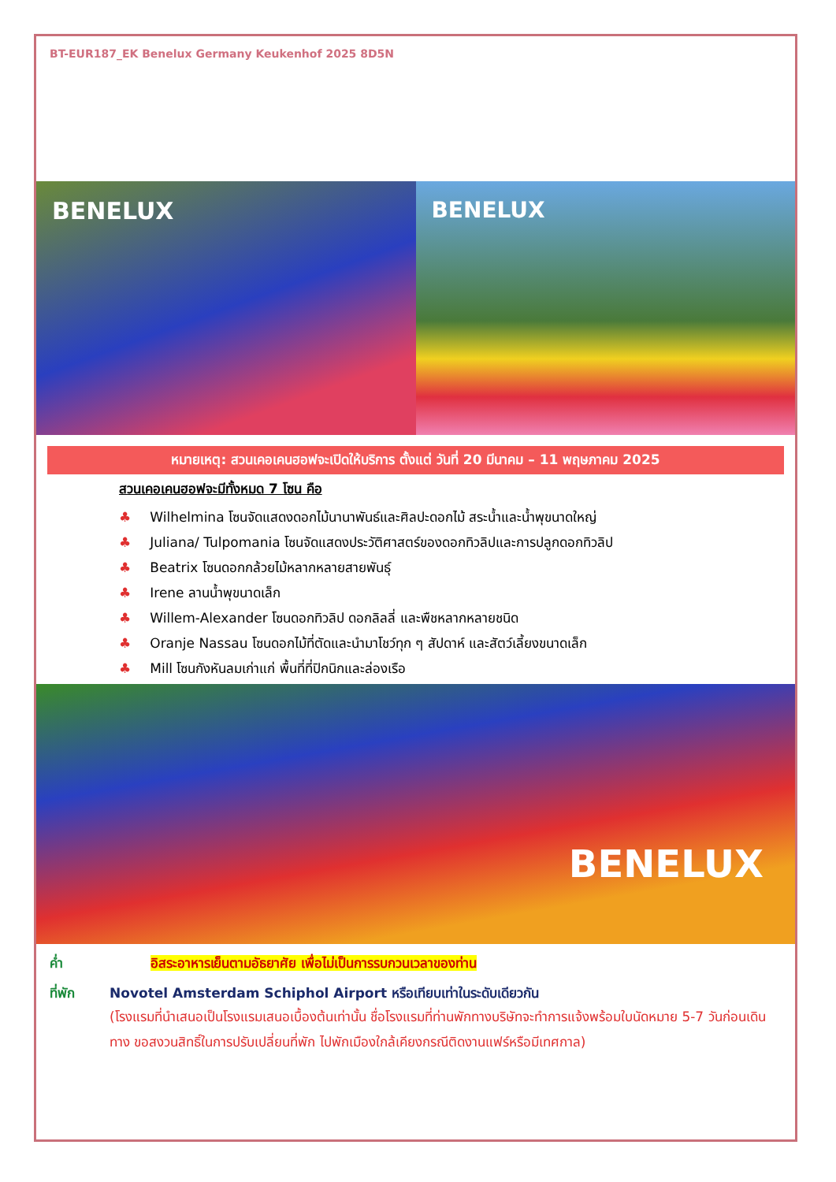BT-EUR187_EK Benelux Germany Keukenhof 2025 8D5N
BENELUX BENELUX
หมายเหตุ: สวนเคอเคนฮอฟจะเปิดให้บริการ ตั้งแต่ วันที่ 20 มีนาคม – 11 พฤษภาคม 2025
สวนเคอเคนฮอฟจะมีทั้งหมด 7 โซน คือ
♣ Wilhelmina โซนจัดแสดงดอกไม้นานาพันธ์และศิลปะดอกไม้ สระน้ำและน้ำพุขนาดใหญ่
♣ Juliana/ Tulpomania โซนจัดแสดงประวัติศาสตร์ของดอกทิวลิปและการปลูกดอกทิวลิป
♣ Beatrix โซนดอกกล้วยไม้หลากหลายสายพันธุ์
♣ Irene ลานน้ำพุขนาดเล็ก
♣ Willem-Alexander โซนดอกทิวลิป ดอกลิลลี่ และพืชหลากหลายชนิด
♣ Oranje Nassau โซนดอกไม้ที่ตัดและนำมาโชว์ทุก ๆ สัปดาห์ และสัตว์เลี้ยงขนาดเล็ก
♣ Mill โซนกังหันลมเก่าแก่ พื้นที่ที่ปิกนิกและล่องเรือ
BENELUX
ค่ำ อิสระอาหารเย็นตามอัธยาศัย เพื่อไม่เป็นการรบกวนเวลาของท่าน
ที่พัก Novotel Amsterdam Schiphol Airport หรือเทียบเท่าในระดับเดียวกัน
(โรงแรมที่นำเสนอเป็นโรงแรมเสนอเบื้องต้นเท่านั้น ชื่อโรงแรมที่ท่านพักทางบริษัทจะทำการแจ้งพร้อมใบนัดหมาย 5-7 วันก่อนเดินทาง ขอสงวนสิทธิ์ในการปรับเปลี่ยนที่พัก ไปพักเมืองใกล้เคียงกรณีติดงานแฟร์หรือมีเทศกาล)